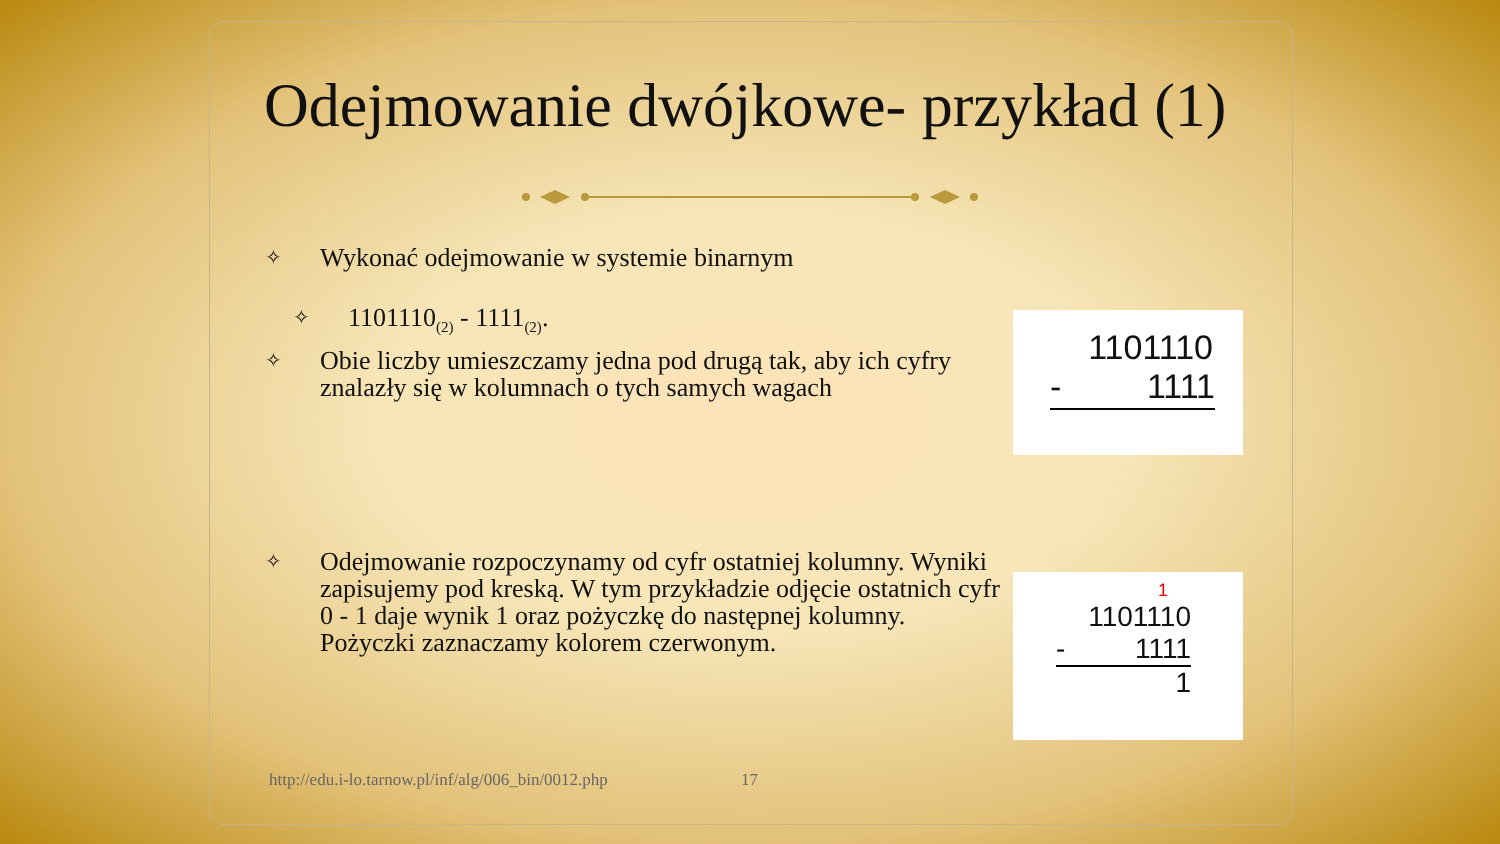Odejmowanie dwójkowe- przykład (1)
✧ Wykonać odejmowanie w systemie binarnym
✧ 1101110<sub>(2)</sub> - 1111<sub>(2)</sub>.
✧ Obie liczby umieszczamy jedna pod drugą tak, aby ich cyfry znalazły się w kolumnach o tych samych wagach
✧ Odejmowanie rozpoczynamy od cyfr ostatniej kolumny. Wyniki zapisujemy pod kreską. W tym przykładzie odjęcie ostatnich cyfr 0 - 1 daje wynik 1 oraz pożyczkę do następnej kolumny. Pożyczki zaznaczamy kolorem czerwonym.
1101110
- 1111
1
1101110
- 1111
1
http://edu.i-lo.tarnow.pl/inf/alg/006_bin/0012.php
17